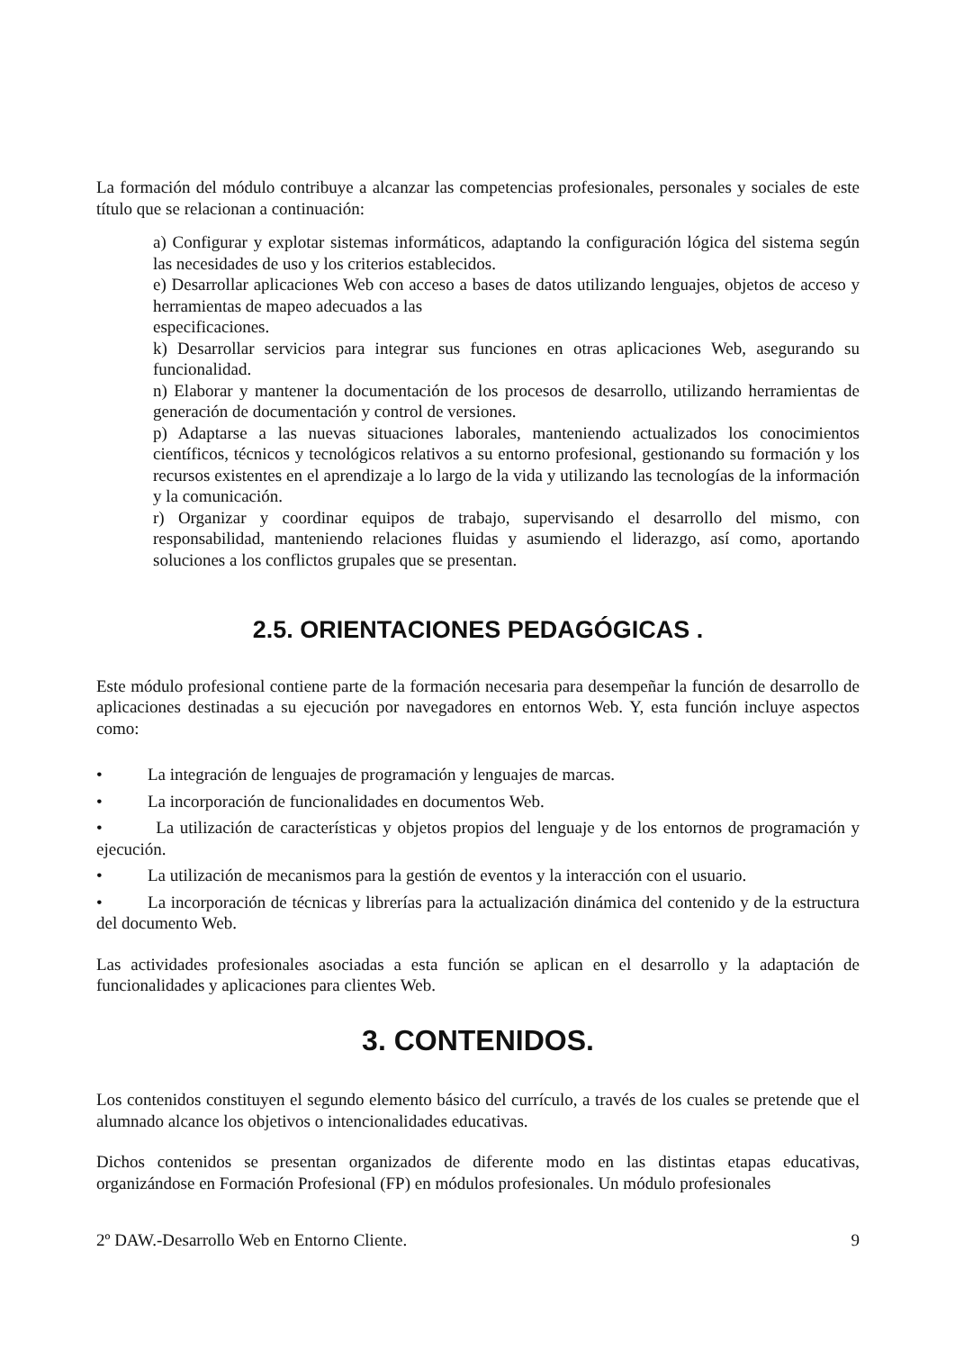La formación del módulo contribuye a alcanzar las competencias profesionales, personales y sociales de este título que se relacionan a continuación:
a) Configurar y explotar sistemas informáticos, adaptando la configuración lógica del sistema según las necesidades de uso y los criterios establecidos.
e) Desarrollar aplicaciones Web con acceso a bases de datos utilizando lenguajes, objetos de acceso y herramientas de mapeo adecuados a las
especificaciones.
k) Desarrollar servicios para integrar sus funciones en otras aplicaciones Web, asegurando su funcionalidad.
n) Elaborar y mantener la documentación de los procesos de desarrollo, utilizando herramientas de generación de documentación y control de versiones.
p) Adaptarse a las nuevas situaciones laborales, manteniendo actualizados los conocimientos científicos, técnicos y tecnológicos relativos a su entorno profesional, gestionando su formación y los recursos existentes en el aprendizaje a lo largo de la vida y utilizando las tecnologías de la información y la comunicación.
r) Organizar y coordinar equipos de trabajo, supervisando el desarrollo del mismo, con responsabilidad, manteniendo relaciones fluidas y asumiendo el liderazgo, así como, aportando soluciones a los conflictos grupales que se presentan.
2.5. ORIENTACIONES PEDAGÓGICAS .
Este módulo profesional contiene parte de la formación necesaria para desempeñar la función de desarrollo de aplicaciones destinadas a su ejecución por navegadores en entornos Web. Y, esta función incluye aspectos como:
• La integración de lenguajes de programación y lenguajes de marcas.
• La incorporación de funcionalidades en documentos Web.
• La utilización de características y objetos propios del lenguaje y de los entornos de programación y ejecución.
• La utilización de mecanismos para la gestión de eventos y la interacción con el usuario.
• La incorporación de técnicas y librerías para la actualización dinámica del contenido y de la estructura del documento Web.
Las actividades profesionales asociadas a esta función se aplican en el desarrollo y la adaptación de funcionalidades y aplicaciones para clientes Web.
3. CONTENIDOS.
Los contenidos constituyen el segundo elemento básico del currículo, a través de los cuales se pretende que el alumnado alcance los objetivos o intencionalidades educativas.
Dichos contenidos se presentan organizados de diferente modo en las distintas etapas educativas, organizándose en Formación Profesional (FP) en módulos profesionales. Un módulo profesionales
2º DAW.-Desarrollo Web en Entorno Cliente. 9